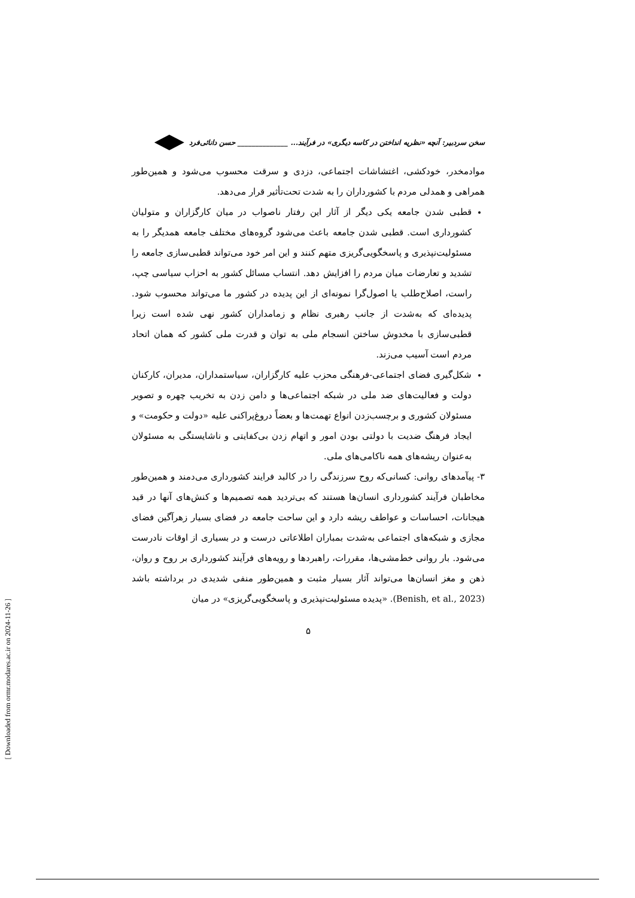سخن سردبیر: آنچه «نظریه انداختن در کاسه دیگری» در فرآیند... ______________ حسن دانائی‌فرد
موادمخدر، خودکشی، اغتشاشات اجتماعی، دزدی و سرقت محسوب می‌شود و همین‌طور همراهی و همدلی مردم با کشورداران را به شدت تحت‌تأثیر قرار می‌دهد.
قطبی شدن جامعه یکی دیگر از آثار این رفتار ناصواب در میان کارگزاران و متولیان کشورداری است. قطبی شدن جامعه باعث می‌شود گروه‌های مختلف جامعه همدیگر را به مسئولیت‌نپذیری و پاسخگویی‌گریزی متهم کنند و این امر خود می‌تواند قطبی‌سازی جامعه را تشدید و تعارضات میان مردم را افزایش دهد. انتساب مسائل کشور به احزاب سیاسی چپ، راست، اصلاح‌طلب یا اصول‌گرا نمونه‌ای از این پدیده در کشور ما می‌تواند محسوب شود. پدیده‌ای که به‌شدت از جانب رهبری نظام و زمامداران کشور نهی شده است زیرا قطبی‌سازی با مخدوش ساختن انسجام ملی به توان و قدرت ملی کشور که همان اتحاد مردم است آسیب می‌زند.
شکل‌گیری فضای اجتماعی-فرهنگی محزب علیه کارگزاران، سیاستمداران، مدیران، کارکنان دولت و فعالیت‌های ضد ملی در شبکه اجتماعی‌ها و دامن زدن به تخریب چهره و تصویر مسئولان کشوری و برچسب‌زدن انواع تهمت‌ها و بعضاً دروغ‌پراکنی علیه «دولت و حکومت» و ایجاد فرهنگ ضدیت با دولتی بودن امور و اتهام زدن بی‌کفایتی و ناشایستگی به مسئولان به‌عنوان ریشه‌های همه ناکامی‌های ملی.
۳- پیآمدهای روانی: کسانی‌که روح سرزندگی را در کالبد فرایند کشورداری می‌دمند و همین‌طور مخاطبان فرآیند کشورداری انسان‌ها هستند که بی‌تردید همه تصمیم‌ها و کنش‌های آنها در قید هیجانات، احساسات و عواطف ریشه دارد و این ساحت جامعه در فضای بسیار زهرآگین فضای مجازی و شبکه‌های اجتماعی به‌شدت بمباران اطلاعاتی درست و در بسیاری از اوقات نادرست می‌شود. بار روانی خط‌مشی‌ها، مقررات، راهبردها و رویه‌های فرآیند کشورداری بر روح و روان، ذهن و مغز انسان‌ها می‌تواند آثار بسیار مثبت و همین‌طور منفی شدیدی در برداشته باشد (Benish, et al., 2023). «پدیده مسئولیت‌نپذیری و پاسخگویی‌گریزی» در میان
۵
[ Downloaded from ormr.modares.ac.ir on 2024-11-26 ]